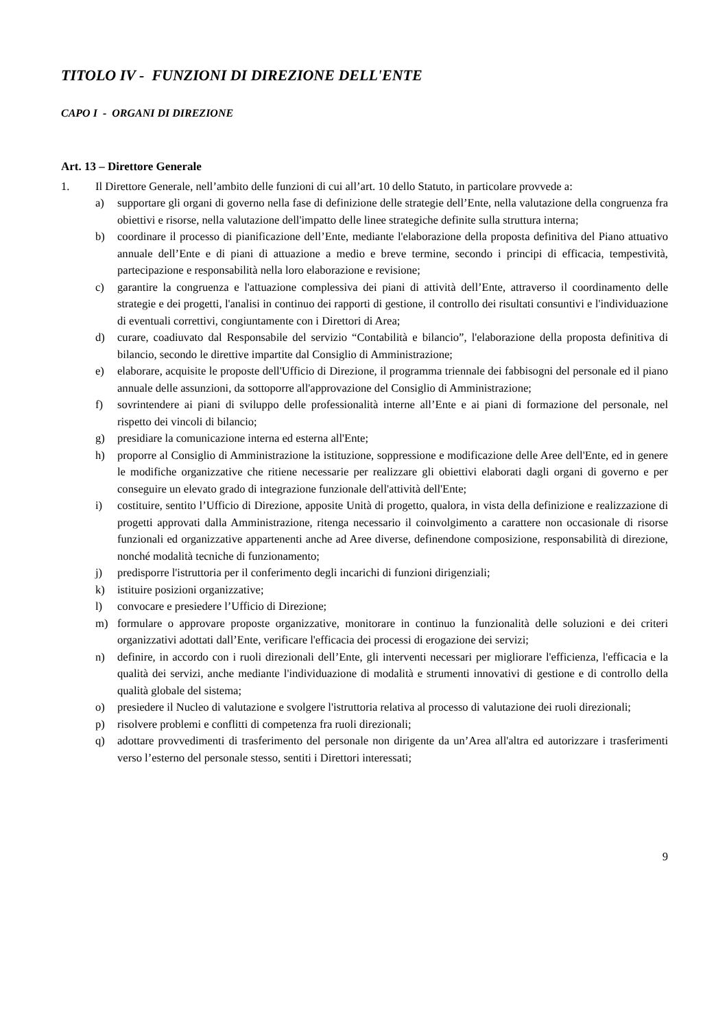TITOLO IV - FUNZIONI DI DIREZIONE DELL'ENTE
CAPO I - ORGANI DI DIREZIONE
Art. 13 – Direttore Generale
1. Il Direttore Generale, nell’ambito delle funzioni di cui all’art. 10 dello Statuto, in particolare provvede a:
a) supportare gli organi di governo nella fase di definizione delle strategie dell’Ente, nella valutazione della congruenza fra obiettivi e risorse, nella valutazione dell'impatto delle linee strategiche definite sulla struttura interna;
b) coordinare il processo di pianificazione dell’Ente, mediante l'elaborazione della proposta definitiva del Piano attuativo annuale dell’Ente e di piani di attuazione a medio e breve termine, secondo i principi di efficacia, tempestività, partecipazione e responsabilità nella loro elaborazione e revisione;
c) garantire la congruenza e l'attuazione complessiva dei piani di attività dell’Ente, attraverso il coordinamento delle strategie e dei progetti, l'analisi in continuo dei rapporti di gestione, il controllo dei risultati consuntivi e l'individuazione di eventuali correttivi, congiuntamente con i Direttori di Area;
d) curare, coadiuvato dal Responsabile del servizio “Contabilità e bilancio”, l'elaborazione della proposta definitiva di bilancio, secondo le direttive impartite dal Consiglio di Amministrazione;
e) elaborare, acquisite le proposte dell'Ufficio di Direzione, il programma triennale dei fabbisogni del personale ed il piano annuale delle assunzioni, da sottoporre all'approvazione del Consiglio di Amministrazione;
f) sovrintendere ai piani di sviluppo delle professionalità interne all’Ente e ai piani di formazione del personale, nel rispetto dei vincoli di bilancio;
g) presidiare la comunicazione interna ed esterna all'Ente;
h) proporre al Consiglio di Amministrazione la istituzione, soppressione e modificazione delle Aree dell'Ente, ed in genere le modifiche organizzative che ritiene necessarie per realizzare gli obiettivi elaborati dagli organi di governo e per conseguire un elevato grado di integrazione funzionale dell'attività dell'Ente;
i) costituire, sentito l’Ufficio di Direzione, apposite Unità di progetto, qualora, in vista della definizione e realizzazione di progetti approvati dalla Amministrazione, ritenga necessario il coinvolgimento a carattere non occasionale di risorse funzionali ed organizzative appartenenti anche ad Aree diverse, definendone composizione, responsabilità di direzione, nonché modalità tecniche di funzionamento;
j) predisporre l'istruttoria per il conferimento degli incarichi di funzioni dirigenziali;
k) istituire posizioni organizzative;
l) convocare e presiedere l’Ufficio di Direzione;
m) formulare o approvare proposte organizzative, monitorare in continuo la funzionalità delle soluzioni e dei criteri organizzativi adottati dall’Ente, verificare l'efficacia dei processi di erogazione dei servizi;
n) definire, in accordo con i ruoli direzionali dell’Ente, gli interventi necessari per migliorare l'efficienza, l'efficacia e la qualità dei servizi, anche mediante l'individuazione di modalità e strumenti innovativi di gestione e di controllo della qualità globale del sistema;
o) presiedere il Nucleo di valutazione e svolgere l'istruttoria relativa al processo di valutazione dei ruoli direzionali;
p) risolvere problemi e conflitti di competenza fra ruoli direzionali;
q) adottare provvedimenti di trasferimento del personale non dirigente da un’Area all'altra ed autorizzare i trasferimenti verso l’esterno del personale stesso, sentiti i Direttori interessati;
9